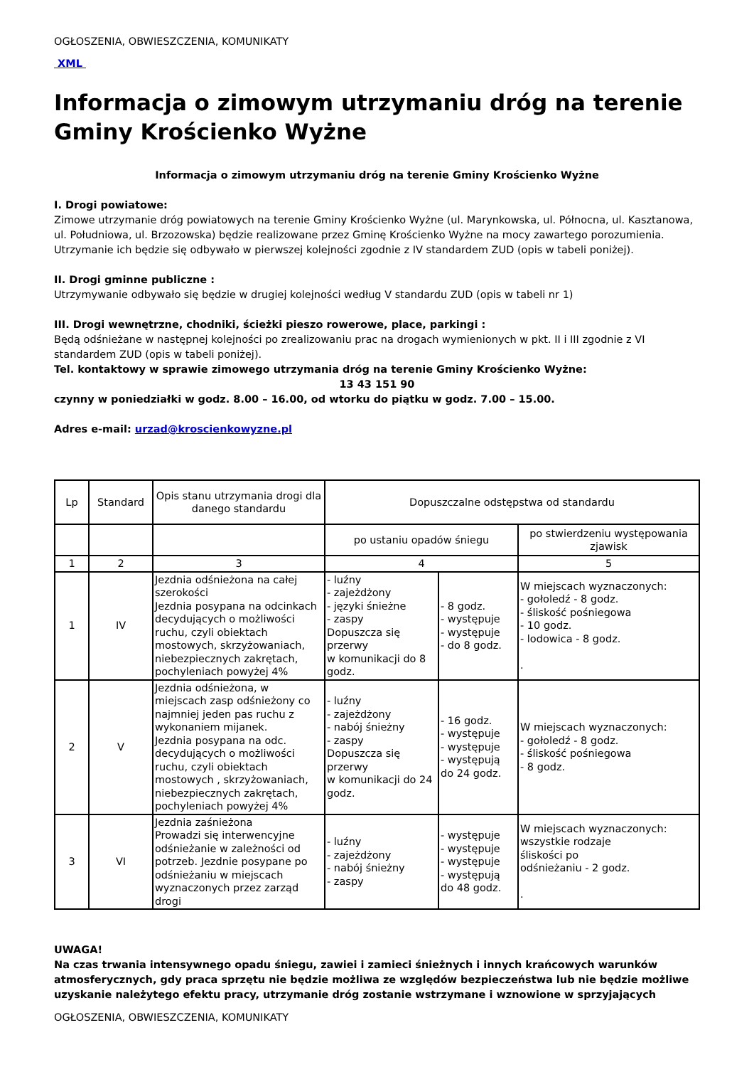OGŁOSZENIA, OBWIESZCZENIA, KOMUNIKATY
XML
Informacja o zimowym utrzymaniu dróg na terenie Gminy Krościenko Wyżne
Informacja o zimowym utrzymaniu dróg na terenie Gminy Krościenko Wyżne
I. Drogi powiatowe:
Zimowe utrzymanie dróg powiatowych na terenie Gminy Krościenko Wyżne (ul. Marynkowska, ul. Północna, ul. Kasztanowa, ul. Południowa, ul. Brzozowska) będzie realizowane przez Gminę Krościenko Wyżne na mocy zawartego porozumienia. Utrzymanie ich będzie się odbywało w pierwszej kolejności zgodnie z IV standardem ZUD (opis w tabeli poniżej).
II. Drogi gminne publiczne :
Utrzymywanie odbywało się będzie w drugiej kolejności według V standardu ZUD (opis w tabeli nr 1)
III. Drogi wewnętrzne, chodniki, ścieżki pieszo rowerowe, place, parkingi :
Będą odśnieżane w następnej kolejności po zrealizowaniu prac na drogach wymienionych w pkt. II i III zgodnie z VI standardem ZUD (opis w tabeli poniżej).
Tel. kontaktowy w sprawie zimowego utrzymania dróg na terenie Gminy Krościenko Wyżne:
13 43 151 90
czynny w poniedziałki w godz. 8.00 – 16.00, od wtorku do piątku w godz. 7.00 – 15.00.
Adres e-mail: urzad@kroscienkowyzne.pl
| Lp | Standard | Opis stanu utrzymania drogi dla danego standardu | Dopuszczalne odstępstwa od standardu | | |
| | | | po ustaniu opadów śniegu | | po stwierdzeniu występowania zjawisk |
| 1 | 2 | 3 | 4 | | 5 |
| 1 | IV | Jezdnia odśnieżona na całej szerokości Jezdnia posypana na odcinkach decydujących o możliwości ruchu, czyli obiektach mostowych, skrzyżowaniach, niebezpiecznych zakrętach, pochyleniach powyżej 4% | - luźny - zajeżdżony - języki śnieżne - zaspy Dopuszcza się przerwy w komunikacji do 8 godz. | - 8 godz. - występuje - występuje - do 8 godz. | W miejscach wyznaczonych: - gołoledź - 8 godz. - śliskość pośniegowa - 10 godz. - lodowica - 8 godz. . |
| 2 | V | Jezdnia odśnieżona, w miejscach zasp odśnieżony co najmniej jeden pas ruchu z wykonaniem mijanek. Jezdnia posypana na odc. decydujących o możliwości ruchu, czyli obiektach mostowych , skrzyżowaniach, niebezpiecznych zakrętach, pochyleniach powyżej 4% | - luźny - zajeżdżony - nabój śnieżny - zaspy Dopuszcza się przerwy w komunikacji do 24 godz. | - 16 godz. - występuje - występuje - występują do 24 godz. | W miejscach wyznaczonych: - gołoledź - 8 godz. - śliskość pośniegowa - 8 godz. |
| 3 | VI | Jezdnia zaśnieżona Prowadzi się interwencyjne odśnieżanie w zależności od potrzeb. Jezdnie posypane po odśnieżaniu w miejscach wyznaczonych przez zarząd drogi | - luźny - zajeżdżony - nabój śnieżny - zaspy | - występuje - występuje - występuje - występują do 48 godz. | W miejscach wyznaczonych: wszystkie rodzaje śliskości po odśnieżaniu - 2 godz. . |
UWAGA!
Na czas trwania intensywnego opadu śniegu, zawiei i zamieci śnieżnych i innych krańcowych warunków atmosferycznych, gdy praca sprzętu nie będzie możliwa ze względów bezpieczeństwa lub nie będzie możliwe uzyskanie należytego efektu pracy, utrzymanie dróg zostanie wstrzymane i wznowione w sprzyjających
OGŁOSZENIA, OBWIESZCZENIA, KOMUNIKATY